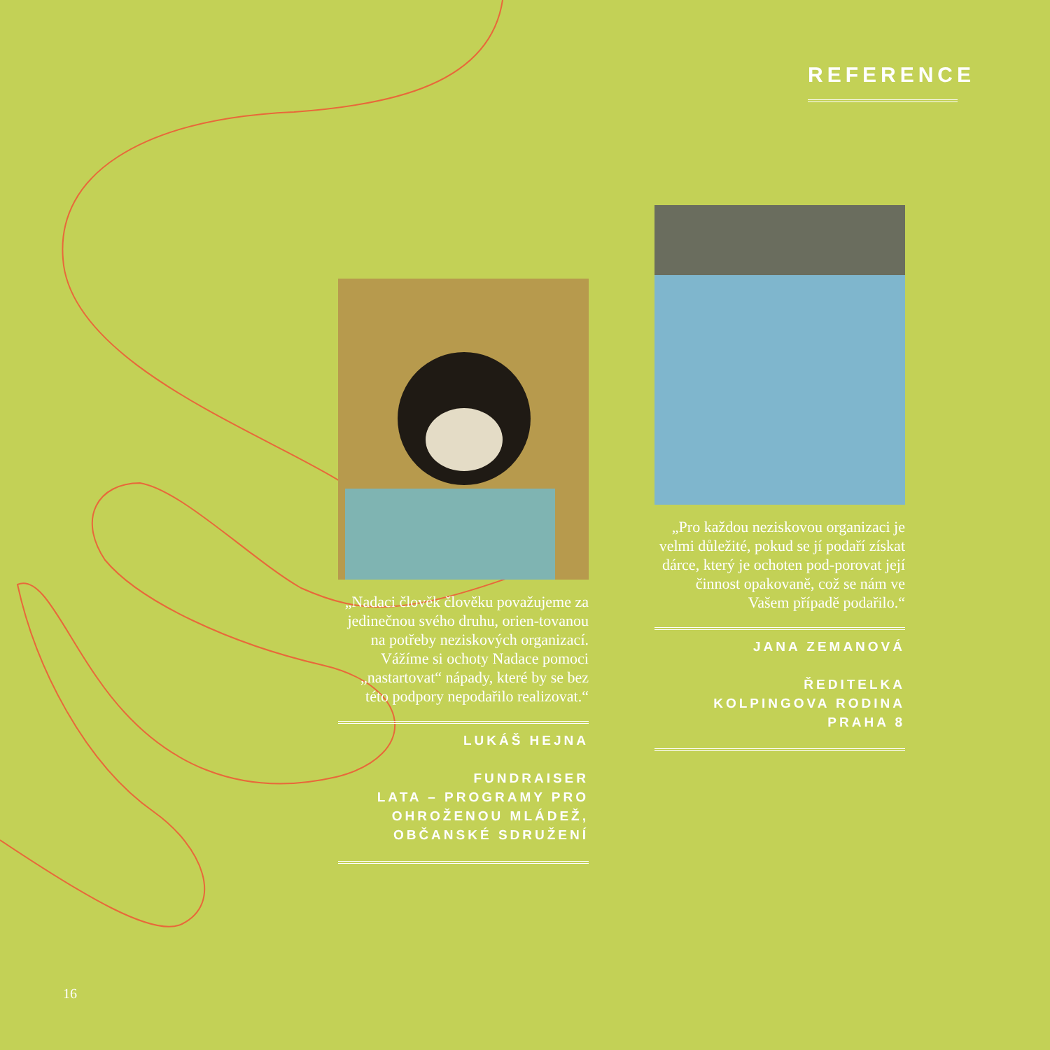REFERENCE
„Nadaci člověk člověku považujeme za jedinečnou svého druhu, orien-tovanou na potřeby neziskových organizací. Vážíme si ochoty Nadace pomoci „nastartovat“ nápady, které by se bez této podpory nepodařilo realizovat.“
LUKÁŠ HEJNA
FUNDRAISER
LATA – PROGRAMY PRO OHROŽENOU MLÁDEŽ, OBČANSKÉ SDRUŽENÍ
„Pro každou neziskovou organizaci je velmi důležité, pokud se jí podaří získat dárce, který je ochoten pod-porovat její činnost opakovaně, což se nám ve Vašem případě podařilo.“
JANA ZEMANOVÁ
ŘEDITELKA
KOLPINGOVA RODINA
PRAHA 8
16